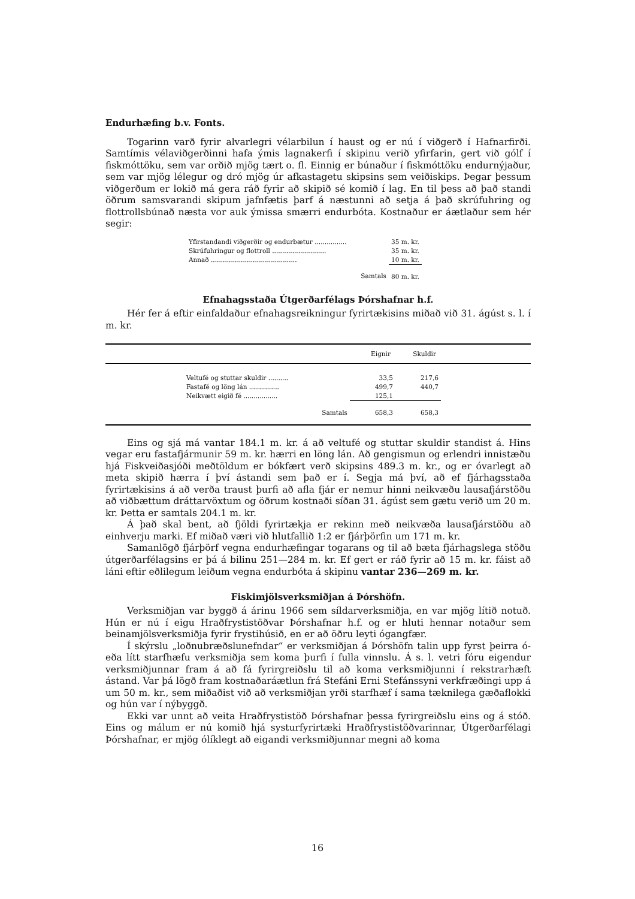Endurhæfing b.v. Fonts.
Togarinn varð fyrir alvarlegri vélarbilun í haust og er nú í viðgerð í Hafnarfirði. Samtímis vélaviðgerðinni hafa ýmis lagnakerfi í skipinu verið yfirfarin, gert við gólf í fiskmóttöku, sem var orðið mjög tært o. fl. Einnig er búnaður í fiskmóttöku endurnýjaður, sem var mjög lélegur og dró mjög úr afkastagetu skipsins sem veiðiskips. Þegar þessum viðgerðum er lokið má gera ráð fyrir að skipið sé komið í lag. En til þess að það standi öðrum samsvarandi skipum jafnfætis þarf á næstunni að setja á það skrúfuhring og flottrollsbúnað næsta vor auk ýmissa smærri endurbóta. Kostnaður er áætlaður sem hér segir:
| Yfirstandandi viðgerðir og endurbætur ................ | 35 m. kr. |
| Skrúfuhringur og flottroll ........................... | 35 m. kr. |
| Annað ........................................... | 10 m. kr. |
| Samtals | 80 m. kr. |
Efnahagsstaða Útgerðarfélags Þórshafnar h.f.
Hér fer á eftir einfaldaður efnahagsreikningur fyrirtækisins miðað við 31. ágúst s. l. í m. kr.
| | Eignir | Skuldir | |
| --- | --- | --- | --- |
| Veltufé og stuttar skuldir .......... | 33,5 | 217,6 | |
| Fastafé og löng lán ............... | 499,7 | 440,7 | |
| Neikvætt eigið fé ................. | 125,1 | | |
| Samtals | 658,3 | 658,3 | |
Eins og sjá má vantar 184.1 m. kr. á að veltufé og stuttar skuldir standist á. Hins vegar eru fastafjármunir 59 m. kr. hærri en löng lán. Að gengismun og erlendri innistæðu hjá Fiskveiðasjóði meðtöldum er bókfært verð skipsins 489.3 m. kr., og er óvarlegt að meta skipið hærra í því ástandi sem það er í. Segja má því, að ef fjárhagsstaða fyrirtækisins á að verða traust þurfi að afla fjár er nemur hinni neikvæðu lausafjárstöðu að viðbættum dráttarvöxtum og öðrum kostnaði síðan 31. ágúst sem gætu verið um 20 m. kr. Þetta er samtals 204.1 m. kr.
Á það skal bent, að fjöldi fyrirtækja er rekinn með neikvæða lausafjárstöðu að einhverju marki. Ef miðað væri við hlutfallið 1:2 er fjárþörfin um 171 m. kr.
Samanlögð fjárþörf vegna endurhæfingar togarans og til að bæta fjárhagslega stöðu útgerðarfélagsins er þá á bilinu 251—284 m. kr. Ef gert er ráð fyrir að 15 m. kr. fáist að láni eftir eðlilegum leiðum vegna endurbóta á skipinu vantar 236—269 m. kr.
Fiskimjölsverksmiðjan á Þórshöfn.
Verksmiðjan var byggð á árinu 1966 sem síldarverksmiðja, en var mjög lítið notuð. Hún er nú í eigu Hraðfrystistöðvar Þórshafnar h.f. og er hluti hennar notaður sem beinamjölsverksmiðja fyrir frystihúsið, en er að öðru leyti ógangfær.
Í skýrslu „loðnubræðslunefndar“ er verksmiðjan á Þórshöfn talin upp fyrst þeirra ó- eða lítt starfhæfu verksmiðja sem koma þurfi í fulla vinnslu. Á s. l. vetri fóru eigendur verksmiðjunnar fram á að fá fyrirgreiðslu til að koma verksmiðjunni í rekstrarhæft ástand. Var þá lögð fram kostnaðaráætlun frá Stefáni Erni Stefánssyni verkfræðingi upp á um 50 m. kr., sem miðaðist við að verksmiðjan yrði starfhæf í sama tæknilega gæðaflokki og hún var í nýbyggð.
Ekki var unnt að veita Hraðfrystistöð Þórshafnar þessa fyrirgreiðslu eins og á stóð. Eins og málum er nú komið hjá systurfyrirtæki Hraðfrystistöðvarinnar, Útgerðarfélagi Þórshafnar, er mjög ólíklegt að eigandi verksmiðjunnar megni að koma
16